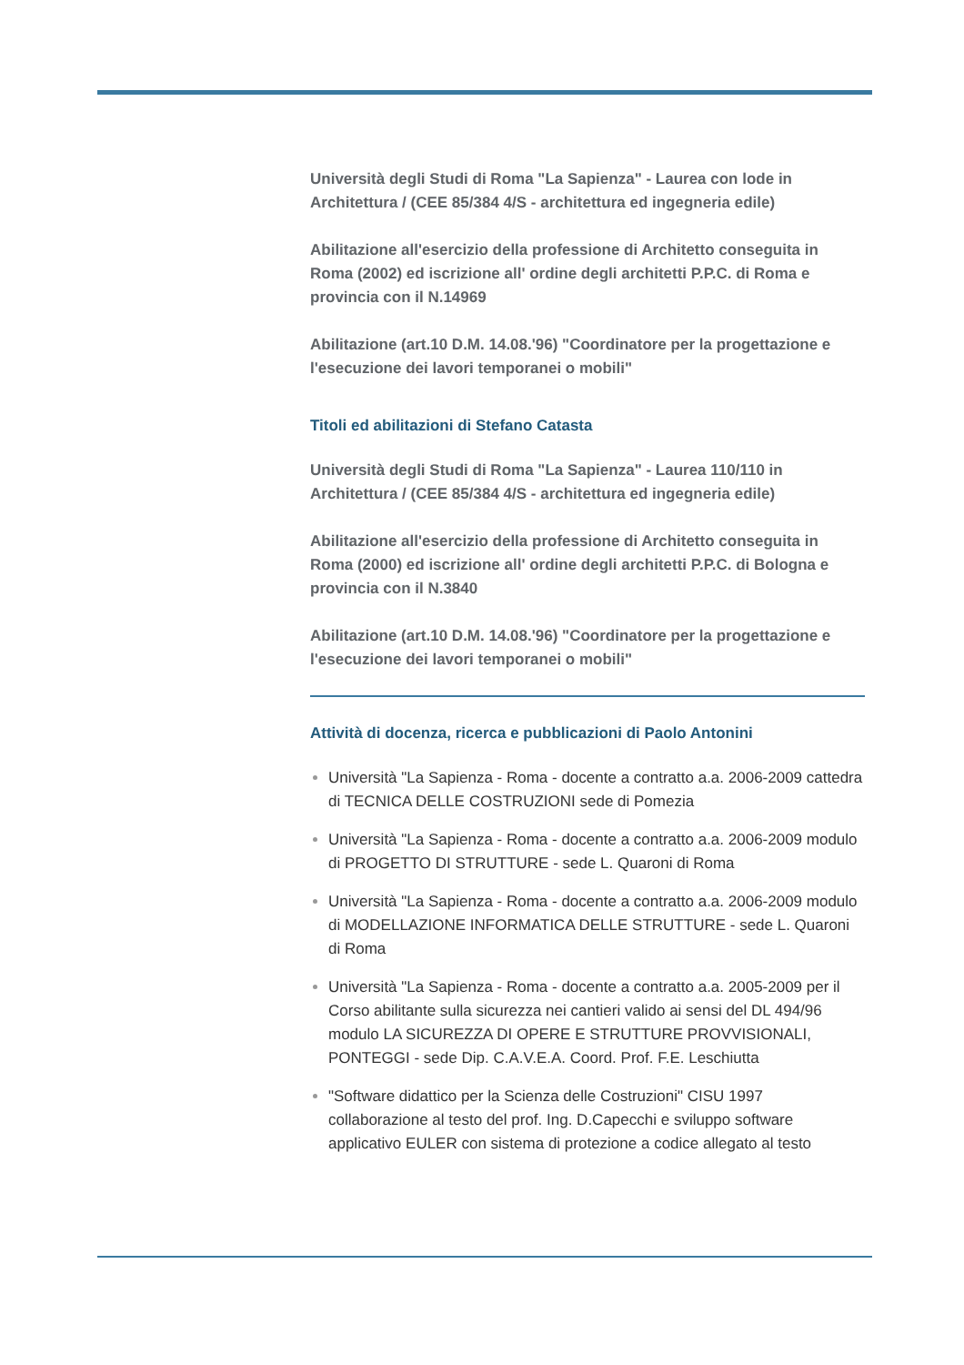Università degli Studi di Roma "La Sapienza" - Laurea con lode in Architettura / (CEE 85/384 4/S - architettura ed ingegneria edile)
Abilitazione all'esercizio della professione di Architetto conseguita in Roma (2002) ed iscrizione all' ordine degli architetti P.P.C. di Roma e provincia con il N.14969
Abilitazione (art.10 D.M. 14.08.'96) "Coordinatore per la progettazione e l'esecuzione dei lavori temporanei o mobili"
Titoli ed abilitazioni di Stefano Catasta
Università degli Studi di Roma "La Sapienza" - Laurea 110/110 in Architettura / (CEE 85/384 4/S - architettura ed ingegneria edile)
Abilitazione all'esercizio della professione di Architetto conseguita in Roma (2000) ed iscrizione all' ordine degli architetti P.P.C. di Bologna e provincia con il N.3840
Abilitazione (art.10 D.M. 14.08.'96) "Coordinatore per la progettazione e l'esecuzione dei lavori temporanei o mobili"
Attività di docenza, ricerca e pubblicazioni di Paolo Antonini
Università "La Sapienza - Roma - docente a contratto a.a. 2006-2009 cattedra di TECNICA DELLE COSTRUZIONI sede di Pomezia
Università "La Sapienza - Roma - docente a contratto a.a. 2006-2009 modulo di PROGETTO DI STRUTTURE - sede L. Quaroni di Roma
Università "La Sapienza - Roma - docente a contratto a.a. 2006-2009 modulo di MODELLAZIONE INFORMATICA DELLE STRUTTURE - sede L. Quaroni di Roma
Università "La Sapienza - Roma - docente a contratto a.a. 2005-2009 per il Corso abilitante sulla sicurezza nei cantieri valido ai sensi del DL 494/96 modulo LA SICUREZZA DI OPERE E STRUTTURE PROVVISIONALI, PONTEGGI - sede Dip. C.A.V.E.A. Coord. Prof. F.E. Leschiutta
"Software didattico per la Scienza delle Costruzioni" CISU 1997 collaborazione al testo del prof. Ing. D.Capecchi e sviluppo software applicativo EULER con sistema di protezione a codice allegato al testo